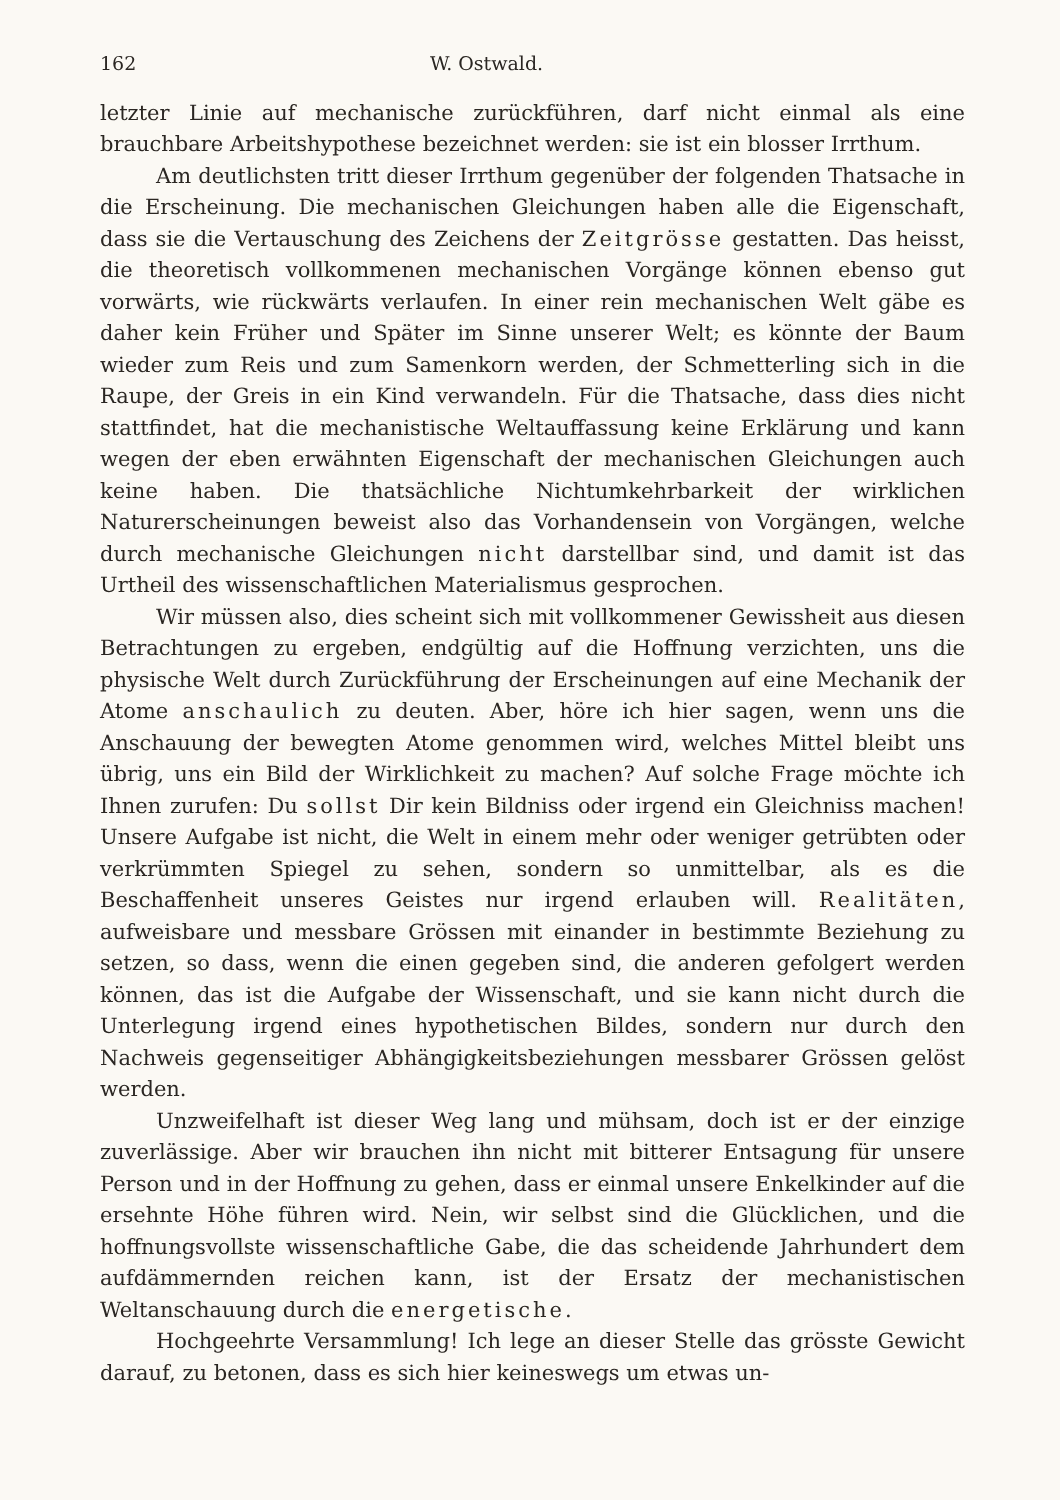162 W. Ostwald.
letzter Linie auf mechanische zurückführen, darf nicht einmal als eine brauchbare Arbeitshypothese bezeichnet werden: sie ist ein blosser Irrthum.
Am deutlichsten tritt dieser Irrthum gegenüber der folgenden Thatsache in die Erscheinung. Die mechanischen Gleichungen haben alle die Eigenschaft, dass sie die Vertauschung des Zeichens der Zeitgrösse gestatten. Das heisst, die theoretisch vollkommenen mechanischen Vorgänge können ebenso gut vorwärts, wie rückwärts verlaufen. In einer rein mechanischen Welt gäbe es daher kein Früher und Später im Sinne unserer Welt; es könnte der Baum wieder zum Reis und zum Samenkorn werden, der Schmetterling sich in die Raupe, der Greis in ein Kind verwandeln. Für die Thatsache, dass dies nicht stattfindet, hat die mechanistische Weltauffassung keine Erklärung und kann wegen der eben erwähnten Eigenschaft der mechanischen Gleichungen auch keine haben. Die thatsächliche Nichtumkehrbarkeit der wirklichen Naturerscheinungen beweist also das Vorhandensein von Vorgängen, welche durch mechanische Gleichungen nicht darstellbar sind, und damit ist das Urtheil des wissenschaftlichen Materialismus gesprochen.
Wir müssen also, dies scheint sich mit vollkommener Gewissheit aus diesen Betrachtungen zu ergeben, endgültig auf die Hoffnung verzichten, uns die physische Welt durch Zurückführung der Erscheinungen auf eine Mechanik der Atome anschaulich zu deuten. Aber, höre ich hier sagen, wenn uns die Anschauung der bewegten Atome genommen wird, welches Mittel bleibt uns übrig, uns ein Bild der Wirklichkeit zu machen? Auf solche Frage möchte ich Ihnen zurufen: Du sollst Dir kein Bildniss oder irgend ein Gleichniss machen! Unsere Aufgabe ist nicht, die Welt in einem mehr oder weniger getrübten oder verkrümmten Spiegel zu sehen, sondern so unmittelbar, als es die Beschaffenheit unseres Geistes nur irgend erlauben will. Realitäten, aufweisbare und messbare Grössen mit einander in bestimmte Beziehung zu setzen, so dass, wenn die einen gegeben sind, die anderen gefolgert werden können, das ist die Aufgabe der Wissenschaft, und sie kann nicht durch die Unterlegung irgend eines hypothetischen Bildes, sondern nur durch den Nachweis gegenseitiger Abhängigkeitsbeziehungen messbarer Grössen gelöst werden.
Unzweifelhaft ist dieser Weg lang und mühsam, doch ist er der einzige zuverlässige. Aber wir brauchen ihn nicht mit bitterer Entsagung für unsere Person und in der Hoffnung zu gehen, dass er einmal unsere Enkelkinder auf die ersehnte Höhe führen wird. Nein, wir selbst sind die Glücklichen, und die hoffnungsvollste wissenschaftliche Gabe, die das scheidende Jahrhundert dem aufdämmernden reichen kann, ist der Ersatz der mechanistischen Weltanschauung durch die energetische.
Hochgeehrte Versammlung! Ich lege an dieser Stelle das grösste Gewicht darauf, zu betonen, dass es sich hier keineswegs um etwas un-